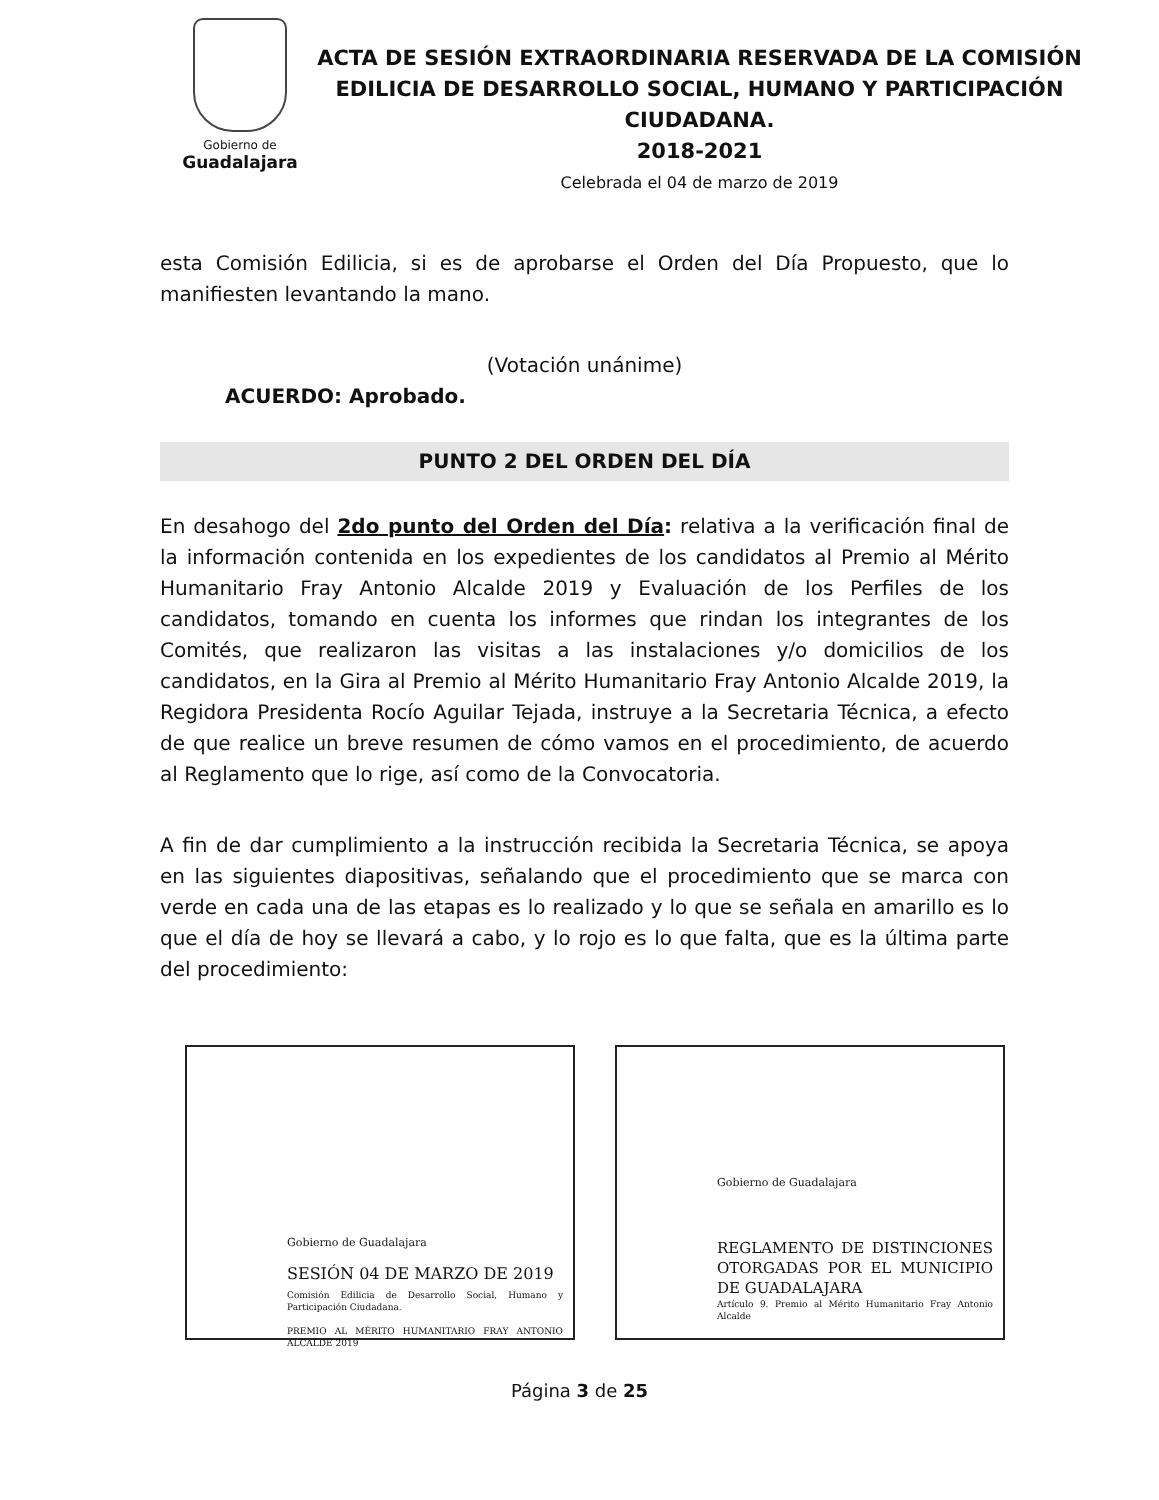Gobierno de
Guadalajara
ACTA DE SESIÓN EXTRAORDINARIA RESERVADA DE LA COMISIÓN EDILICIA DE DESARROLLO SOCIAL, HUMANO Y PARTICIPACIÓN CIUDADANA.
2018-2021
Celebrada el 04 de marzo de 2019
esta Comisión Edilicia, si es de aprobarse el Orden del Día Propuesto, que lo manifiesten levantando la mano.
(Votación unánime)
ACUERDO: Aprobado.
PUNTO 2 DEL ORDEN DEL DÍA
En desahogo del 2do punto del Orden del Día: relativa a la verificación final de la información contenida en los expedientes de los candidatos al Premio al Mérito Humanitario Fray Antonio Alcalde 2019 y Evaluación de los Perfiles de los candidatos, tomando en cuenta los informes que rindan los integrantes de los Comités, que realizaron las visitas a las instalaciones y/o domicilios de los candidatos, en la Gira al Premio al Mérito Humanitario Fray Antonio Alcalde 2019, la Regidora Presidenta Rocío Aguilar Tejada, instruye a la Secretaria Técnica, a efecto de que realice un breve resumen de cómo vamos en el procedimiento, de acuerdo al Reglamento que lo rige, así como de la Convocatoria.
A fin de dar cumplimiento a la instrucción recibida la Secretaria Técnica, se apoya en las siguientes diapositivas, señalando que el procedimiento que se marca con verde en cada una de las etapas es lo realizado y lo que se señala en amarillo es lo que el día de hoy se llevará a cabo, y lo rojo es lo que falta, que es la última parte del procedimiento:
Gobierno de Guadalajara
SESIÓN 04 DE MARZO DE 2019
Comisión Edilicia de Desarrollo Social, Humano y Participación Ciudadana.
PREMIO AL MÉRITO HUMANITARIO FRAY ANTONIO ALCALDE 2019
Gobierno de Guadalajara
REGLAMENTO DE DISTINCIONES OTORGADAS POR EL MUNICIPIO DE GUADALAJARA
Artículo 9. Premio al Mérito Humanitario Fray Antonio Alcalde
Página 3 de 25